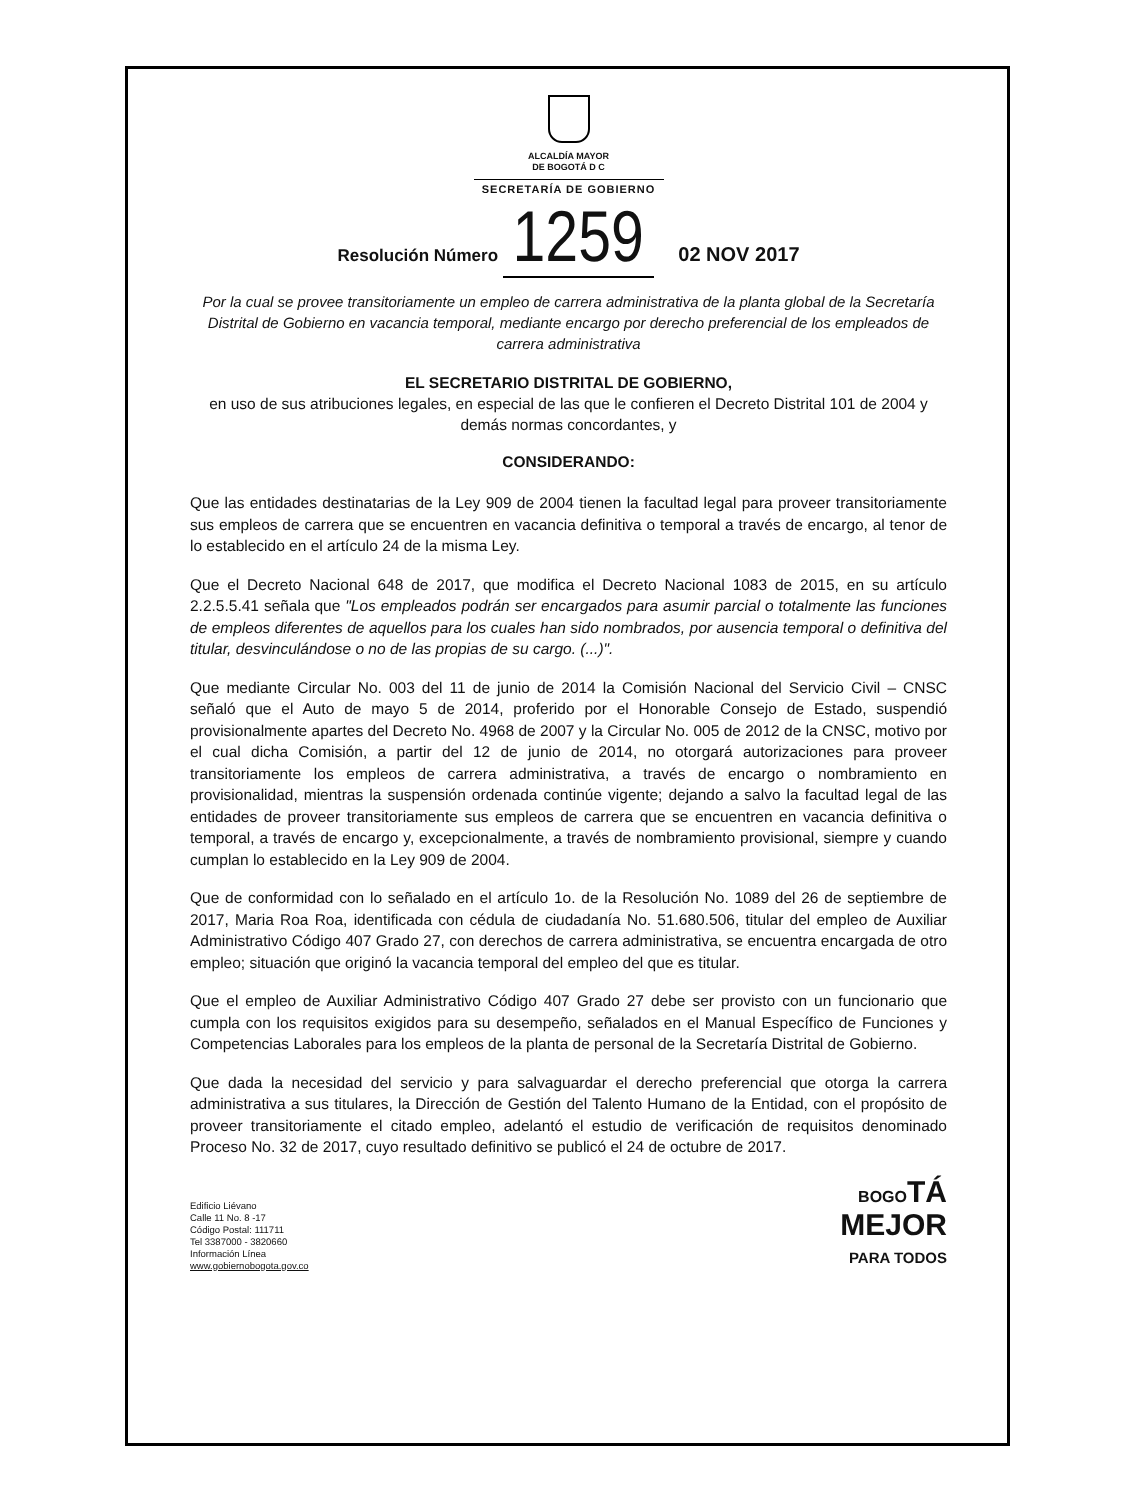ALCALDÍA MAYOR
DE BOGOTÁ D C
SECRETARÍA DE GOBIERNO
Resolución Número 1259 02 NOV 2017
Por la cual se provee transitoriamente un empleo de carrera administrativa de la planta global de la Secretaría Distrital de Gobierno en vacancia temporal, mediante encargo por derecho preferencial de los empleados de carrera administrativa
EL SECRETARIO DISTRITAL DE GOBIERNO,
en uso de sus atribuciones legales, en especial de las que le confieren el Decreto Distrital 101 de 2004 y demás normas concordantes, y
CONSIDERANDO:
Que las entidades destinatarias de la Ley 909 de 2004 tienen la facultad legal para proveer transitoriamente sus empleos de carrera que se encuentren en vacancia definitiva o temporal a través de encargo, al tenor de lo establecido en el artículo 24 de la misma Ley.
Que el Decreto Nacional 648 de 2017, que modifica el Decreto Nacional 1083 de 2015, en su artículo 2.2.5.5.41 señala que "Los empleados podrán ser encargados para asumir parcial o totalmente las funciones de empleos diferentes de aquellos para los cuales han sido nombrados, por ausencia temporal o definitiva del titular, desvinculándose o no de las propias de su cargo. (...)".
Que mediante Circular No. 003 del 11 de junio de 2014 la Comisión Nacional del Servicio Civil – CNSC señaló que el Auto de mayo 5 de 2014, proferido por el Honorable Consejo de Estado, suspendió provisionalmente apartes del Decreto No. 4968 de 2007 y la Circular No. 005 de 2012 de la CNSC, motivo por el cual dicha Comisión, a partir del 12 de junio de 2014, no otorgará autorizaciones para proveer transitoriamente los empleos de carrera administrativa, a través de encargo o nombramiento en provisionalidad, mientras la suspensión ordenada continúe vigente; dejando a salvo la facultad legal de las entidades de proveer transitoriamente sus empleos de carrera que se encuentren en vacancia definitiva o temporal, a través de encargo y, excepcionalmente, a través de nombramiento provisional, siempre y cuando cumplan lo establecido en la Ley 909 de 2004.
Que de conformidad con lo señalado en el artículo 1o. de la Resolución No. 1089 del 26 de septiembre de 2017, Maria Roa Roa, identificada con cédula de ciudadanía No. 51.680.506, titular del empleo de Auxiliar Administrativo Código 407 Grado 27, con derechos de carrera administrativa, se encuentra encargada de otro empleo; situación que originó la vacancia temporal del empleo del que es titular.
Que el empleo de Auxiliar Administrativo Código 407 Grado 27 debe ser provisto con un funcionario que cumpla con los requisitos exigidos para su desempeño, señalados en el Manual Específico de Funciones y Competencias Laborales para los empleos de la planta de personal de la Secretaría Distrital de Gobierno.
Que dada la necesidad del servicio y para salvaguardar el derecho preferencial que otorga la carrera administrativa a sus titulares, la Dirección de Gestión del Talento Humano de la Entidad, con el propósito de proveer transitoriamente el citado empleo, adelantó el estudio de verificación de requisitos denominado Proceso No. 32 de 2017, cuyo resultado definitivo se publicó el 24 de octubre de 2017.
Edificio Liévano
Calle 11 No. 8 -17
Código Postal: 111711
Tel 3387000 - 3820660
Información Línea
www.gobiernobogota.gov.co
BOGO TÁ
MEJOR
PARA TODOS